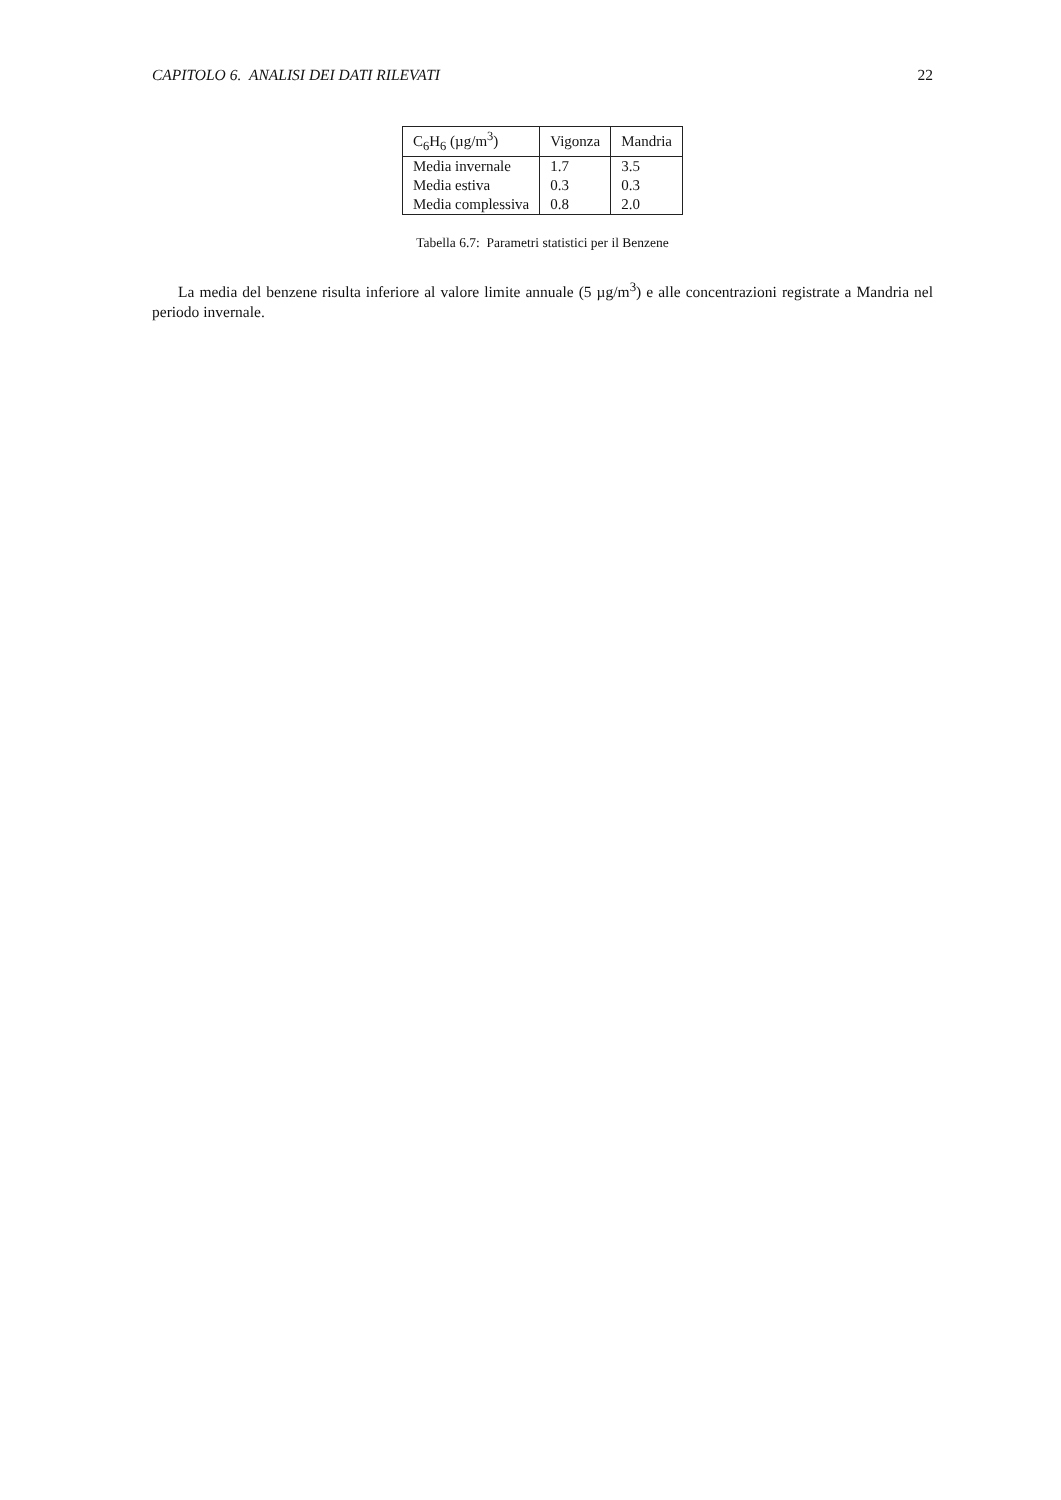CAPITOLO 6. ANALISI DEI DATI RILEVATI 22
| C<sub>6</sub>H<sub>6</sub> (µg/m<sup>3</sup>) | Vigonza | Mandria |
| Media invernale | 1.7 | 3.5 |
| Media estiva | 0.3 | 0.3 |
| Media complessiva | 0.8 | 2.0 |
Tabella 6.7: Parametri statistici per il Benzene
La media del benzene risulta inferiore al valore limite annuale (5 µg/m<sup>3</sup>) e alle concentrazioni registrate a Mandria nel periodo invernale.